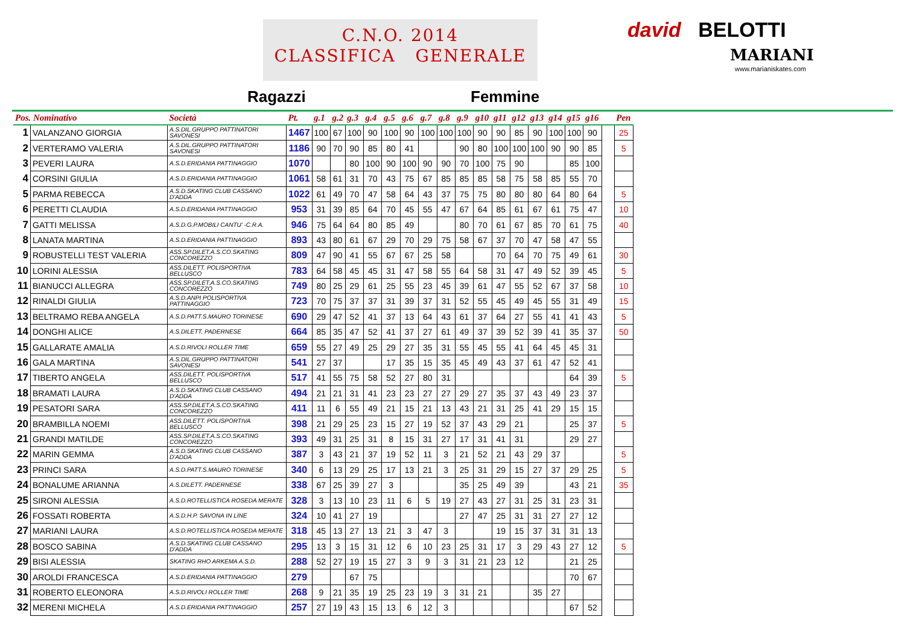C.N.O. 2014
CLASSIFICA GENERALE
david BELOTTI
MARIANI
www.marianiskates.com
Ragazzi Femmine
| Pos. Nominativo | | Società | Pt. | g.1 | g.2 | g.3 | g.4 | g.5 | g.6 | g.7 | g.8 | g.9 | g10 | g11 | g12 | g13 | g14 | g15 | g16 | | Pen |
| --- | --- | --- | --- | --- | --- | --- | --- | --- | --- | --- | --- | --- | --- | --- | --- | --- | --- | --- | --- | --- | --- |
| 1 | VALANZANO GIORGIA | A.S.DIL.GRUPPO PATTINATORI SAVONESI | 1467 | 100 | 67 | 100 | 90 | 100 | 90 | 100 | 100 | 100 | 90 | 90 | 85 | 90 | 100 | 100 | 90 | | 25 |
| 2 | VERTERAMO VALERIA | A.S.DIL.GRUPPO PATTINATORI SAVONESI | 1186 | 90 | 70 | 90 | 85 | 80 | 41 | | | 90 | 80 | 100 | 100 | 100 | 90 | 90 | 85 | | 5 |
| 3 | PEVERI LAURA | A.S.D.ERIDANIA PATTINAGGIO | 1070 | | | 80 | 100 | 90 | 100 | 90 | 90 | 70 | 100 | 75 | 90 | | | 85 | 100 | | |
| 4 | CORSINI GIULIA | A.S.D.ERIDANIA PATTINAGGIO | 1061 | 58 | 61 | 31 | 70 | 43 | 75 | 67 | 85 | 85 | 85 | 58 | 75 | 58 | 85 | 55 | 70 | | |
| 5 | PARMA REBECCA | A.S.D.SKATING CLUB CASSANO D'ADDA | 1022 | 61 | 49 | 70 | 47 | 58 | 64 | 43 | 37 | 75 | 75 | 80 | 80 | 80 | 64 | 80 | 64 | | 5 |
| 6 | PERETTI CLAUDIA | A.S.D.ERIDANIA PATTINAGGIO | 953 | 31 | 39 | 85 | 64 | 70 | 45 | 55 | 47 | 67 | 64 | 85 | 61 | 67 | 61 | 75 | 47 | | 10 |
| 7 | GATTI MELISSA | A.S.D.G.P.MOBILI CANTU' -C.R.A. | 946 | 75 | 64 | 64 | 80 | 85 | 49 | | | 80 | 70 | 61 | 67 | 85 | 70 | 61 | 75 | | 40 |
| 8 | LANATA MARTINA | A.S.D.ERIDANIA PATTINAGGIO | 893 | 43 | 80 | 61 | 67 | 29 | 70 | 29 | 75 | 58 | 67 | 37 | 70 | 47 | 58 | 47 | 55 | | |
| 9 | ROBUSTELLI TEST VALERIA | ASS.SP.DILET.A.S.CO.SKATING CONCOREZZO | 809 | 47 | 90 | 41 | 55 | 67 | 67 | 25 | 58 | | | 70 | 64 | 70 | 75 | 49 | 61 | | 30 |
| 10 | LORINI ALESSIA | ASS.DILETT. POLISPORTIVA BELLUSCO | 783 | 64 | 58 | 45 | 45 | 31 | 47 | 58 | 55 | 64 | 58 | 31 | 47 | 49 | 52 | 39 | 45 | | 5 |
| 11 | BIANUCCI ALLEGRA | ASS.SP.DILET.A.S.CO.SKATING CONCOREZZO | 749 | 80 | 25 | 29 | 61 | 25 | 55 | 23 | 45 | 39 | 61 | 47 | 55 | 52 | 67 | 37 | 58 | | 10 |
| 12 | RINALDI GIULIA | A.S.D.ANPI POLISPORTIVA PATTINAGGIO | 723 | 70 | 75 | 37 | 37 | 31 | 39 | 37 | 31 | 52 | 55 | 45 | 49 | 45 | 55 | 31 | 49 | | 15 |
| 13 | BELTRAMO REBA ANGELA | A.S.D.PATT.S.MAURO TORINESE | 690 | 29 | 47 | 52 | 41 | 37 | 13 | 64 | 43 | 61 | 37 | 64 | 27 | 55 | 41 | 41 | 43 | | 5 |
| 14 | DONGHI ALICE | A.S.DILETT. PADERNESE | 664 | 85 | 35 | 47 | 52 | 41 | 37 | 27 | 61 | 49 | 37 | 39 | 52 | 39 | 41 | 35 | 37 | | 50 |
| 15 | GALLARATE AMALIA | A.S.D.RIVOLI ROLLER TIME | 659 | 55 | 27 | 49 | 25 | 29 | 27 | 35 | 31 | 55 | 45 | 55 | 41 | 64 | 45 | 45 | 31 | | |
| 16 | GALA MARTINA | A.S.DIL.GRUPPO PATTINATORI SAVONESI | 541 | 27 | 37 | | | 17 | 35 | 15 | 35 | 45 | 49 | 43 | 37 | 61 | 47 | 52 | 41 | | |
| 17 | TIBERTO ANGELA | ASS.DILETT. POLISPORTIVA BELLUSCO | 517 | 41 | 55 | 75 | 58 | 52 | 27 | 80 | 31 | | | | | | | 64 | 39 | | 5 |
| 18 | BRAMATI LAURA | A.S.D.SKATING CLUB CASSANO D'ADDA | 494 | 21 | 21 | 31 | 41 | 23 | 23 | 27 | 27 | 29 | 27 | 35 | 37 | 43 | 49 | 23 | 37 | | |
| 19 | PESATORI SARA | ASS.SP.DILET.A.S.CO.SKATING CONCOREZZO | 411 | 11 | 6 | 55 | 49 | 21 | 15 | 21 | 13 | 43 | 21 | 31 | 25 | 41 | 29 | 15 | 15 | | |
| 20 | BRAMBILLA NOEMI | ASS.DILETT. POLISPORTIVA BELLUSCO | 398 | 21 | 29 | 25 | 23 | 15 | 27 | 19 | 52 | 37 | 43 | 29 | 21 | | | 25 | 37 | | 5 |
| 21 | GRANDI MATILDE | ASS.SP.DILET.A.S.CO.SKATING CONCOREZZO | 393 | 49 | 31 | 25 | 31 | 8 | 15 | 31 | 27 | 17 | 31 | 41 | 31 | | | 29 | 27 | | |
| 22 | MARIN GEMMA | A.S.D.SKATING CLUB CASSANO D'ADDA | 387 | 3 | 43 | 21 | 37 | 19 | 52 | 11 | 3 | 21 | 52 | 21 | 43 | 29 | 37 | | | | 5 |
| 23 | PRINCI SARA | A.S.D.PATT.S.MAURO TORINESE | 340 | 6 | 13 | 29 | 25 | 17 | 13 | 21 | 3 | 25 | 31 | 29 | 15 | 27 | 37 | 29 | 25 | | 5 |
| 24 | BONALUME ARIANNA | A.S.DILETT. PADERNESE | 338 | 67 | 25 | 39 | 27 | 3 | | | | 35 | 25 | 49 | 39 | | | 43 | 21 | | 35 |
| 25 | SIRONI ALESSIA | A.S.D.ROTELLISTICA ROSEDA MERATE | 328 | 3 | 13 | 10 | 23 | 11 | 6 | 5 | 19 | 27 | 43 | 27 | 31 | 25 | 31 | 23 | 31 | | |
| 26 | FOSSATI ROBERTA | A.S.D.H.P. SAVONA IN LINE | 324 | 10 | 41 | 27 | 19 | | | | | 27 | 47 | 25 | 31 | 31 | 27 | 27 | 12 | | |
| 27 | MARIANI LAURA | A.S.D.ROTELLISTICA ROSEDA MERATE | 318 | 45 | 13 | 27 | 13 | 21 | 3 | 47 | 3 | | | 19 | 15 | 37 | 31 | 31 | 13 | | |
| 28 | BOSCO SABINA | A.S.D.SKATING CLUB CASSANO D'ADDA | 295 | 13 | 3 | 15 | 31 | 12 | 6 | 10 | 23 | 25 | 31 | 17 | 3 | 29 | 43 | 27 | 12 | | 5 |
| 29 | BISI ALESSIA | SKATING RHO ARKEMA A.S.D. | 288 | 52 | 27 | 19 | 15 | 27 | 3 | 9 | 3 | 31 | 21 | 23 | 12 | | | 21 | 25 | | |
| 30 | AROLDI FRANCESCA | A.S.D.ERIDANIA PATTINAGGIO | 279 | | | 67 | 75 | | | | | | | | | | | 70 | 67 | | |
| 31 | ROBERTO ELEONORA | A.S.D.RIVOLI ROLLER TIME | 268 | 9 | 21 | 35 | 19 | 25 | 23 | 19 | 3 | 31 | 21 | | | 35 | 27 | | | | |
| 32 | MERENI MICHELA | A.S.D.ERIDANIA PATTINAGGIO | 257 | 27 | 19 | 43 | 15 | 13 | 6 | 12 | 3 | | | | | | | 67 | 52 | | |